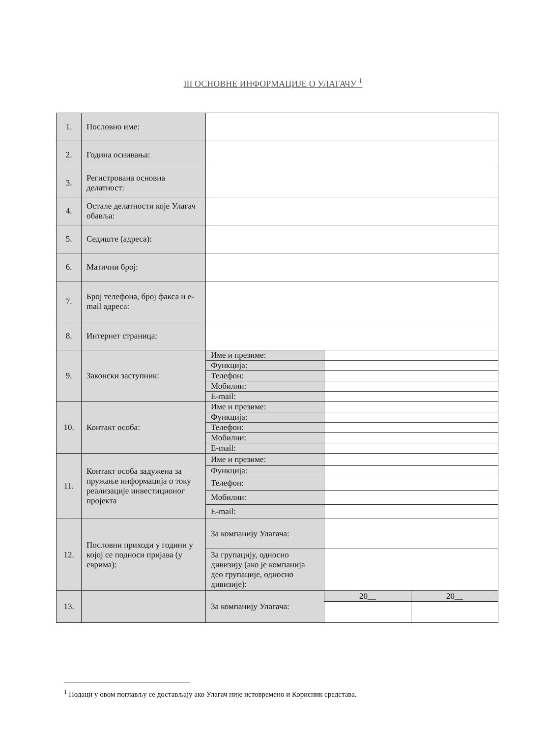III ОСНОВНЕ ИНФОРМАЦИЈЕ О УЛАГАЧУ <sup>1</sup>
| 1. | Пословно име: | | | |
| 2. | Година оснивања: | | | |
| 3. | Регистрована основна делатност: | | | |
| 4. | Остале делатности које Улагач обавља: | | | |
| 5. | Седиште (адреса): | | | |
| 6. | Матични број: | | | |
| 7. | Број телефона, број факса и e-mail адреса: | | | |
| 8. | Интернет страница: | | | |
| 9. | Законски заступник: | Име и презиме: | | |
| | | Функција: | | |
| | | Телефон: | | |
| | | Мобилни: | | |
| | | E-mail: | | |
| 10. | Контакт особа: | Име и презиме: | | |
| | | Функција: | | |
| | | Телефон: | | |
| | | Мобилни: | | |
| | | E-mail: | | |
| 11. | Контакт особа задужена за пружање информација о току реализације инвестиционог пројекта | Име и презиме: | | |
| | | Функција: | | |
| | | Телефон: | | |
| | | Мобилни: | | |
| | | E-mail: | | |
| 12. | Пословни приходи у години у којој се подноси пријава (у еврима): | За компанију Улагача: | | |
| | | За групацију, односно дивизију (ако је компанија део групације, односно дивизије): | | |
| 13. | | За компанију Улагача: | 20__ | 20__ |
<sup>1</sup> Подаци у овом поглављу се достављају ако Улагач није истовремено и Корисник средстава.